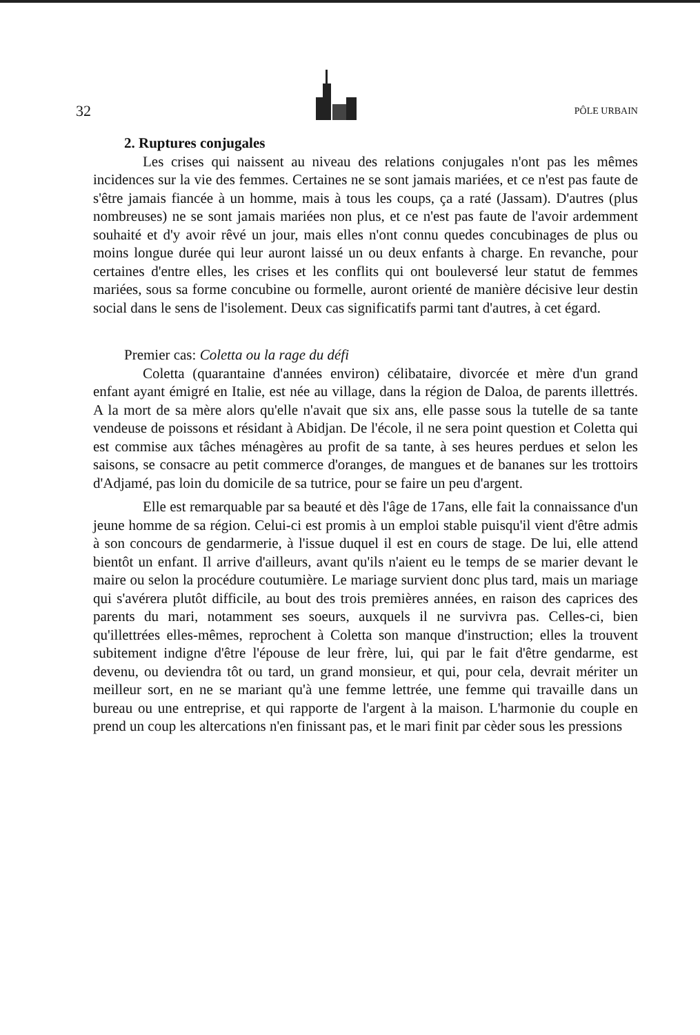32 PÔLE URBAIN
2. Ruptures conjugales
Les crises qui naissent au niveau des relations conjugales n'ont pas les mêmes incidences sur la vie des femmes. Certaines ne se sont jamais mariées, et ce n'est pas faute de s'être jamais fiancée à un homme, mais à tous les coups, ça a raté (Jassam). D'autres (plus nombreuses) ne se sont jamais mariées non plus, et ce n'est pas faute de l'avoir ardemment souhaité et d'y avoir rêvé un jour, mais elles n'ont connu quedes concubinages de plus ou moins longue durée qui leur auront laissé un ou deux enfants à charge. En revanche, pour certaines d'entre elles, les crises et les conflits qui ont bouleversé leur statut de femmes mariées, sous sa forme concubine ou formelle, auront orienté de manière décisive leur destin social dans le sens de l'isolement. Deux cas significatifs parmi tant d'autres, à cet égard.
Premier cas: Coletta ou la rage du défi
Coletta (quarantaine d'années environ) célibataire, divorcée et mère d'un grand enfant ayant émigré en Italie, est née au village, dans la région de Daloa, de parents illettrés. A la mort de sa mère alors qu'elle n'avait que six ans, elle passe sous la tutelle de sa tante vendeuse de poissons et résidant à Abidjan. De l'école, il ne sera point question et Coletta qui est commise aux tâches ménagères au profit de sa tante, à ses heures perdues et selon les saisons, se consacre au petit commerce d'oranges, de mangues et de bananes sur les trottoirs d'Adjamé, pas loin du domicile de sa tutrice, pour se faire un peu d'argent.
Elle est remarquable par sa beauté et dès l'âge de 17ans, elle fait la connaissance d'un jeune homme de sa région. Celui-ci est promis à un emploi stable puisqu'il vient d'être admis à son concours de gendarmerie, à l'issue duquel il est en cours de stage. De lui, elle attend bientôt un enfant. Il arrive d'ailleurs, avant qu'ils n'aient eu le temps de se marier devant le maire ou selon la procédure coutumière. Le mariage survient donc plus tard, mais un mariage qui s'avérera plutôt difficile, au bout des trois premières années, en raison des caprices des parents du mari, notamment ses soeurs, auxquels il ne survivra pas. Celles-ci, bien qu'illettrées elles-mêmes, reprochent à Coletta son manque d'instruction; elles la trouvent subitement indigne d'être l'épouse de leur frère, lui, qui par le fait d'être gendarme, est devenu, ou deviendra tôt ou tard, un grand monsieur, et qui, pour cela, devrait mériter un meilleur sort, en ne se mariant qu'à une femme lettrée, une femme qui travaille dans un bureau ou une entreprise, et qui rapporte de l'argent à la maison. L'harmonie du couple en prend un coup les altercations n'en finissant pas, et le mari finit par cèder sous les pressions